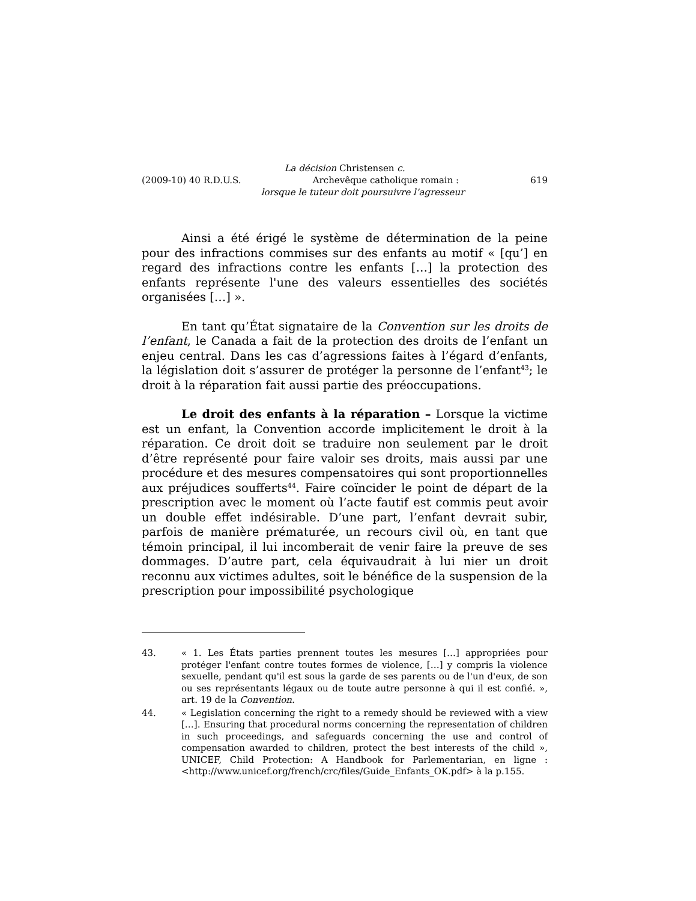La décision Christensen c.
(2009-10) 40 R.D.U.S. Archevêque catholique romain : 619
lorsque le tuteur doit poursuivre l’agresseur
Ainsi a été érigé le système de détermination de la peine pour des infractions commises sur des enfants au motif « [qu’] en regard des infractions contre les enfants […] la protection des enfants représente l'une des valeurs essentielles des sociétés organisées […] ».
En tant qu’État signataire de la Convention sur les droits de l’enfant, le Canada a fait de la protection des droits de l’enfant un enjeu central. Dans les cas d’agressions faites à l’égard d’enfants, la législation doit s’assurer de protéger la personne de l’enfant<sup>43</sup>; le droit à la réparation fait aussi partie des préoccupations.
Le droit des enfants à la réparation – Lorsque la victime est un enfant, la Convention accorde implicitement le droit à la réparation. Ce droit doit se traduire non seulement par le droit d’être représenté pour faire valoir ses droits, mais aussi par une procédure et des mesures compensatoires qui sont proportionnelles aux préjudices soufferts<sup>44</sup>. Faire coïncider le point de départ de la prescription avec le moment où l’acte fautif est commis peut avoir un double effet indésirable. D’une part, l’enfant devrait subir, parfois de manière prématurée, un recours civil où, en tant que témoin principal, il lui incomberait de venir faire la preuve de ses dommages. D’autre part, cela équivaudrait à lui nier un droit reconnu aux victimes adultes, soit le bénéfice de la suspension de la prescription pour impossibilité psychologique
43. « 1. Les États parties prennent toutes les mesures […] appropriées pour protéger l'enfant contre toutes formes de violence, […] y compris la violence sexuelle, pendant qu'il est sous la garde de ses parents ou de l'un d'eux, de son ou ses représentants légaux ou de toute autre personne à qui il est confié. », art. 19 de la Convention.
44. « Legislation concerning the right to a remedy should be reviewed with a view […]. Ensuring that procedural norms concerning the representation of children in such proceedings, and safeguards concerning the use and control of compensation awarded to children, protect the best interests of the child », UNICEF, Child Protection: A Handbook for Parlementarian, en ligne : <http://www.unicef.org/french/crc/files/Guide_Enfants_OK.pdf> à la p.155.